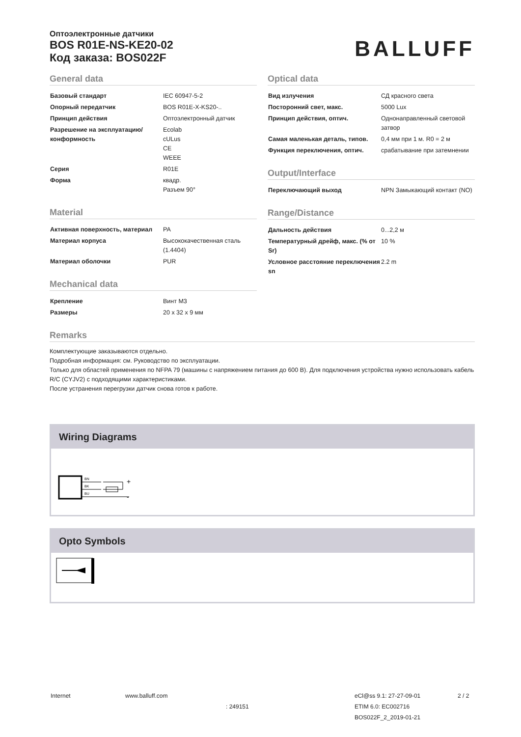Оптоэлектронные датчики
BOS R01E-NS-KE20-02
Код заказа: BOS022F
BALLUFF
General data
| Базовый стандарт | IEC 60947-5-2 |
| Опорный передатчик | BOS R01E-X-KS20-.. |
| Принцип действия | Оптоэлектронный датчик |
| Разрешение на эксплуатацию/ конформность | Ecolab cULus CE WEEE |
| Серия | R01E |
| Форма | квадр. Разъем 90° |
Material
| Активная поверхность, материал | PA |
| Материал корпуса | Высококачественная сталь (1.4404) |
| Материал оболочки | PUR |
Mechanical data
| Крепление | Винт М3 |
| Размеры | 20 x 32 x 9 мм |
Optical data
| Вид излучения | СД красного света |
| Посторонний свет, макс. | 5000 Lux |
| Принцип действия, оптич. | Однонаправленный световой затвор |
| Самая маленькая деталь, типов. | 0,4 мм при 1 м. R0 = 2 м |
| Функция переключения, оптич. | срабатывание при затемнении |
Output/Interface
| Переключающий выход | NPN Замыкающий контакт (NO) |
Range/Distance
| Дальность действия | 0...2,2 м |
| Температурный дрейф, макс. (% от Sr) | 10 % |
| Условное расстояние переключения sn | 2.2 m |
Remarks
Комплектующие заказываются отдельно.
Подробная информация: см. Руководство по эксплуатации.
Только для областей применения по NFPA 79 (машины с напряжением питания до 600 В). Для подключения устройства нужно использовать кабель R/C (CYJV2) с подходящими характеристиками.
После устранения перегрузки датчик снова готов к работе.
Wiring Diagrams
BN
BK
BU
+
-
Opto Symbols
Internet www.balluff.com
: 249151
eCl@ss 9.1: 27-27-09-01
ETIM 6.0: EC002716
BOS022F_2_2019-01-21
2 / 2